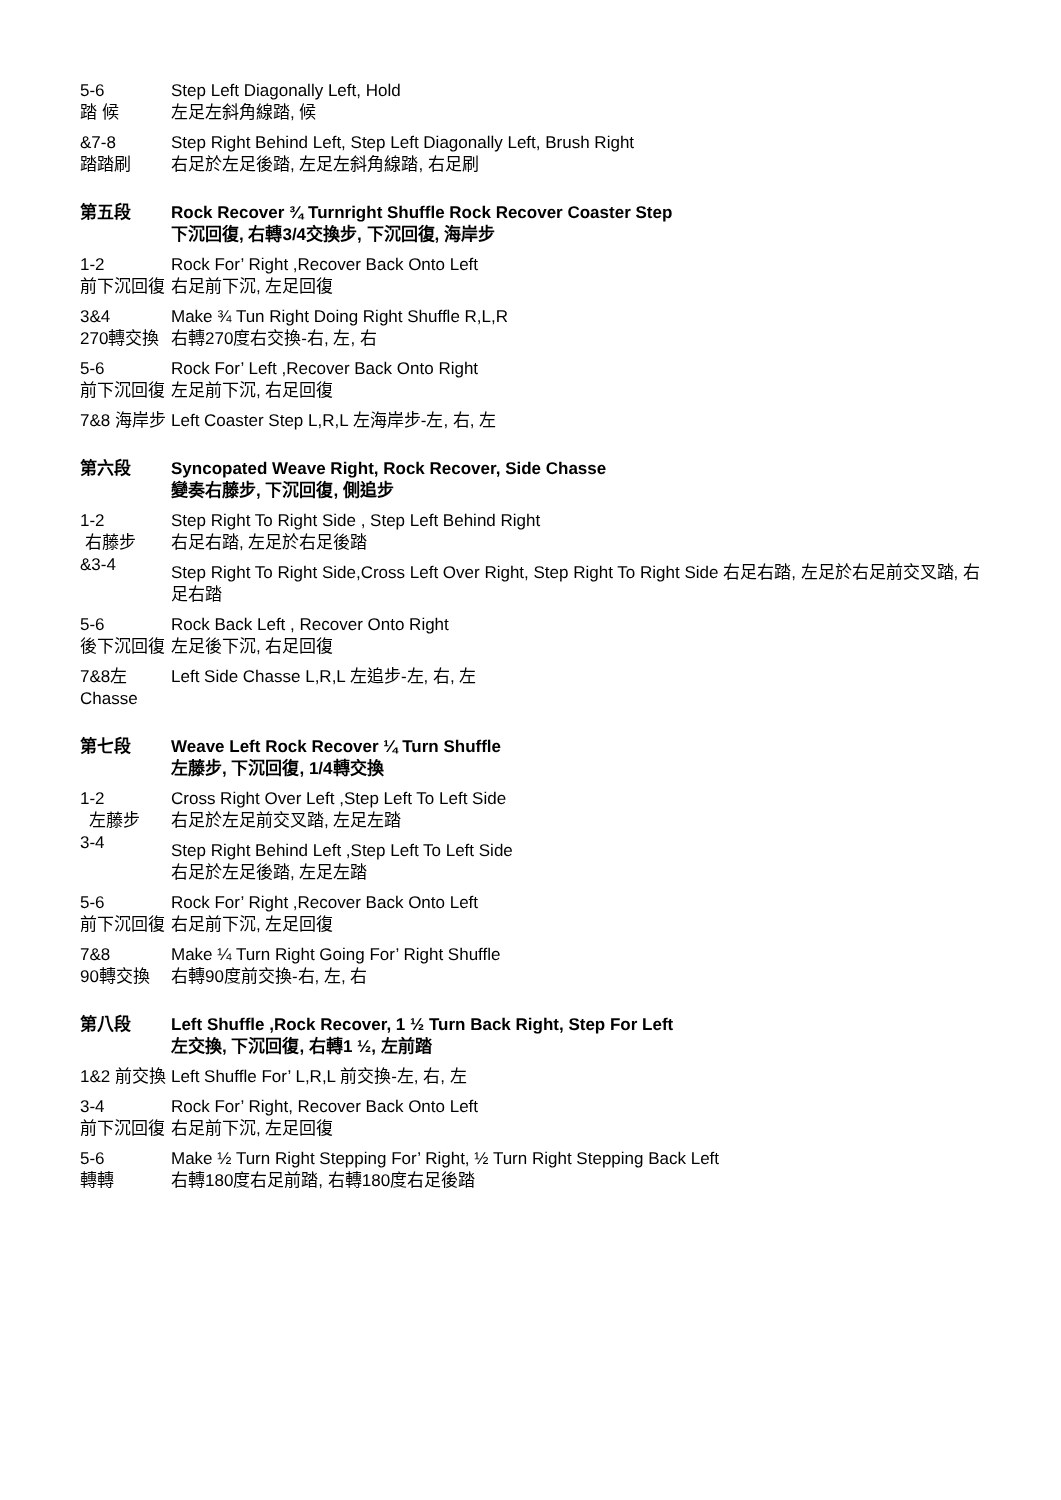5-6
踏 候
Step Left Diagonally Left, Hold
左足左斜角線踏, 候
&7-8
踏踏刷
Step Right Behind Left, Step Left Diagonally Left, Brush Right
右足於左足後踏, 左足左斜角線踏, 右足刷
第五段 Rock Recover ¾ Turnright Shuffle Rock Recover Coaster Step
下沉回復, 右轉3/4交換步, 下沉回復, 海岸步
1-2
前下沉回復
Rock For’ Right ,Recover Back Onto Left
右足前下沉, 左足回復
3&4
270轉交換
Make ¾ Tun Right Doing Right Shuffle R,L,R
右轉270度右交換-右, 左, 右
5-6
前下沉回復
Rock For’ Left ,Recover Back Onto Right
左足前下沉, 右足回復
7&8 海岸步
Left Coaster Step L,R,L 左海岸步-左, 右, 左
第六段 Syncopated Weave Right, Rock Recover, Side Chasse
變奏右藤步, 下沉回復, 側追步
1-2
右藤步
&3-4
Step Right To Right Side , Step Left Behind Right
右足右踏, 左足於右足後踏
Step Right To Right Side,Cross Left Over Right, Step Right To Right Side 右足右踏, 左足於右足前交叉踏, 右足右踏
5-6
後下沉回復
Rock Back Left , Recover Onto Right
左足後下沉, 右足回復
7&8左 Chasse
Left Side Chasse L,R,L 左追步-左, 右, 左
第七段 Weave Left Rock Recover ¼ Turn Shuffle
左藤步, 下沉回復, 1/4轉交換
1-2
左藤步
3-4
Cross Right Over Left ,Step Left To Left Side
右足於左足前交叉踏, 左足左踏
Step Right Behind Left ,Step Left To Left Side
右足於左足後踏, 左足左踏
5-6
前下沉回復
Rock For’ Right ,Recover Back Onto Left
右足前下沉, 左足回復
7&8
90轉交換
Make ¼ Turn Right Going For’ Right Shuffle
右轉90度前交換-右, 左, 右
第八段 Left Shuffle ,Rock Recover, 1 ½ Turn Back Right, Step For Left
左交換, 下沉回復, 右轉1 ½, 左前踏
1&2 前交換
Left Shuffle For’ L,R,L 前交換-左, 右, 左
3-4
前下沉回復
Rock For’ Right, Recover Back Onto Left
右足前下沉, 左足回復
5-6
轉轉
Make ½ Turn Right Stepping For’ Right, ½ Turn Right Stepping Back Left
右轉180度右足前踏, 右轉180度右足後踏